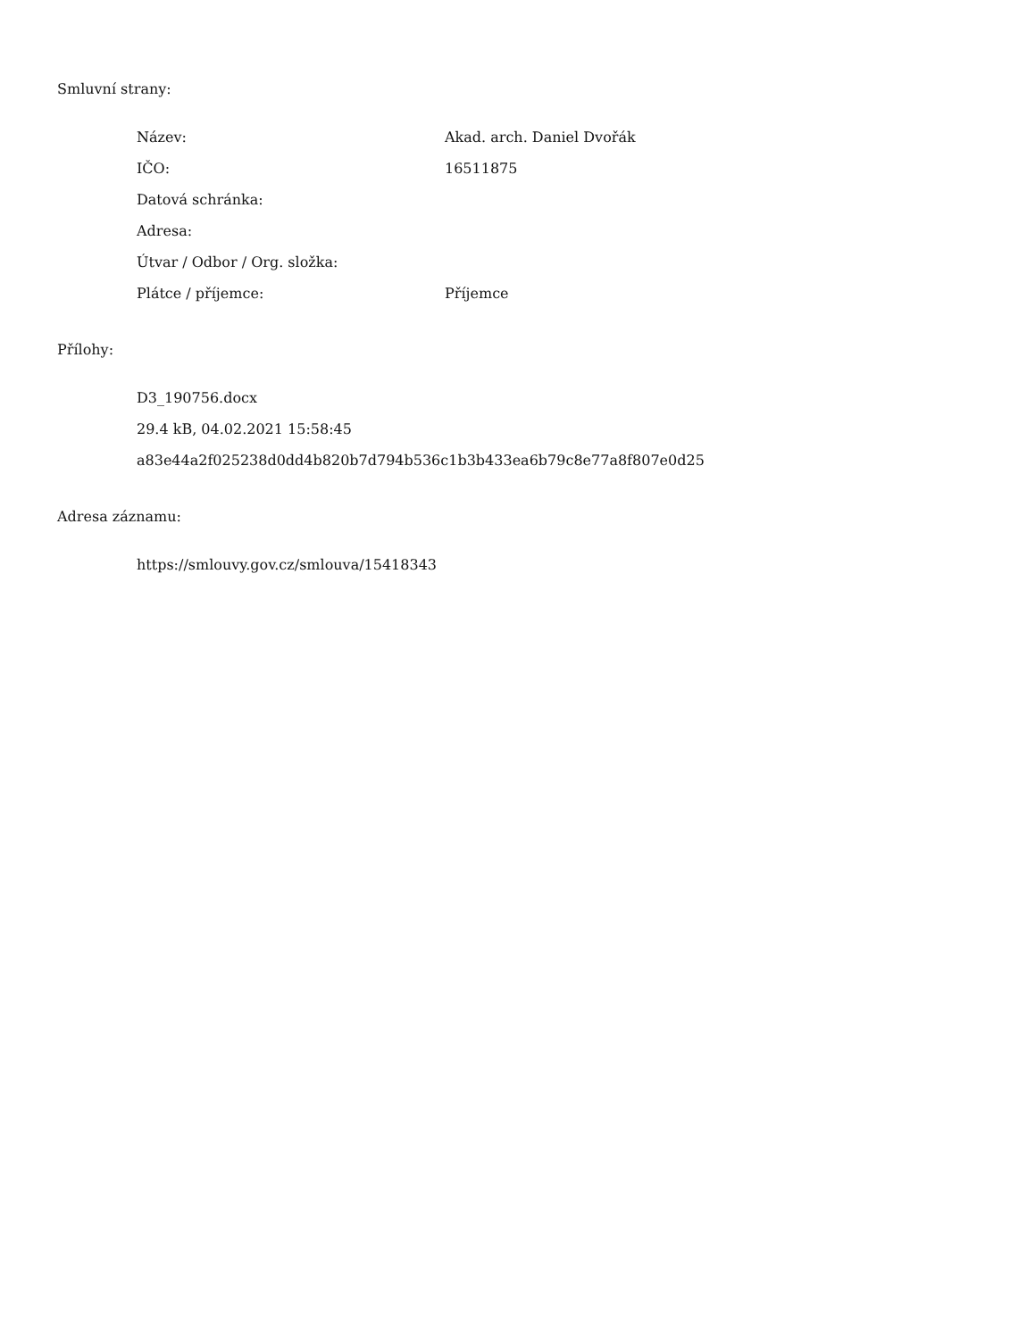Smluvní strany:
Název: Akad. arch. Daniel Dvořák
IČO: 16511875
Datová schránka:
Adresa:
Útvar / Odbor / Org. složka:
Plátce / příjemce: Příjemce
Přílohy:
D3_190756.docx
29.4 kB, 04.02.2021 15:58:45
a83e44a2f025238d0dd4b820b7d794b536c1b3b433ea6b79c8e77a8f807e0d25
Adresa záznamu:
https://smlouvy.gov.cz/smlouva/15418343